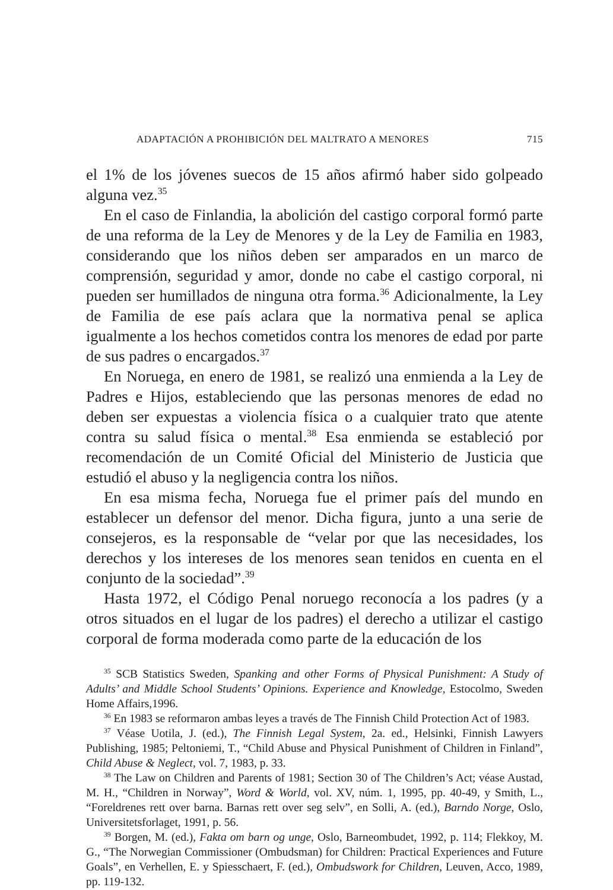ADAPTACIÓN A PROHIBICIÓN DEL MALTRATO A MENORES 715
el 1% de los jóvenes suecos de 15 años afirmó haber sido golpeado alguna vez.<sup>35</sup>
En el caso de Finlandia, la abolición del castigo corporal formó parte de una reforma de la Ley de Menores y de la Ley de Familia en 1983, considerando que los niños deben ser amparados en un marco de comprensión, seguridad y amor, donde no cabe el castigo corporal, ni pueden ser humillados de ninguna otra forma.<sup>36</sup> Adicionalmente, la Ley de Familia de ese país aclara que la normativa penal se aplica igualmente a los hechos cometidos contra los menores de edad por parte de sus padres o encargados.<sup>37</sup>
En Noruega, en enero de 1981, se realizó una enmienda a la Ley de Padres e Hijos, estableciendo que las personas menores de edad no deben ser expuestas a violencia física o a cualquier trato que atente contra su salud física o mental.<sup>38</sup> Esa enmienda se estableció por recomendación de un Comité Oficial del Ministerio de Justicia que estudió el abuso y la negligencia contra los niños.
En esa misma fecha, Noruega fue el primer país del mundo en establecer un defensor del menor. Dicha figura, junto a una serie de consejeros, es la responsable de “velar por que las necesidades, los derechos y los intereses de los menores sean tenidos en cuenta en el conjunto de la sociedad”.<sup>39</sup>
Hasta 1972, el Código Penal noruego reconocía a los padres (y a otros situados en el lugar de los padres) el derecho a utilizar el castigo corporal de forma moderada como parte de la educación de los
<sup>35</sup> SCB Statistics Sweden, Spanking and other Forms of Physical Punishment: A Study of Adults’ and Middle School Students’ Opinions. Experience and Knowledge, Estocolmo, Sweden Home Affairs,1996.
<sup>36</sup> En 1983 se reformaron ambas leyes a través de The Finnish Child Protection Act of 1983.
<sup>37</sup> Véase Uotila, J. (ed.), The Finnish Legal System, 2a. ed., Helsinki, Finnish Lawyers Publishing, 1985; Peltoniemi, T., “Child Abuse and Physical Punishment of Children in Finland”, Child Abuse & Neglect, vol. 7, 1983, p. 33.
<sup>38</sup> The Law on Children and Parents of 1981; Section 30 of The Children’s Act; véase Austad, M. H., “Children in Norway”, Word & World, vol. XV, núm. 1, 1995, pp. 40-49, y Smith, L., “Foreldrenes rett over barna. Barnas rett over seg selv”, en Solli, A. (ed.), Barndo Norge, Oslo, Universitetsforlaget, 1991, p. 56.
<sup>39</sup> Borgen, M. (ed.), Fakta om barn og unge, Oslo, Barneombudet, 1992, p. 114; Flekkoy, M. G., “The Norwegian Commissioner (Ombudsman) for Children: Practical Experiences and Future Goals”, en Verhellen, E. y Spiesschaert, F. (ed.), Ombudswork for Children, Leuven, Acco, 1989, pp. 119-132.